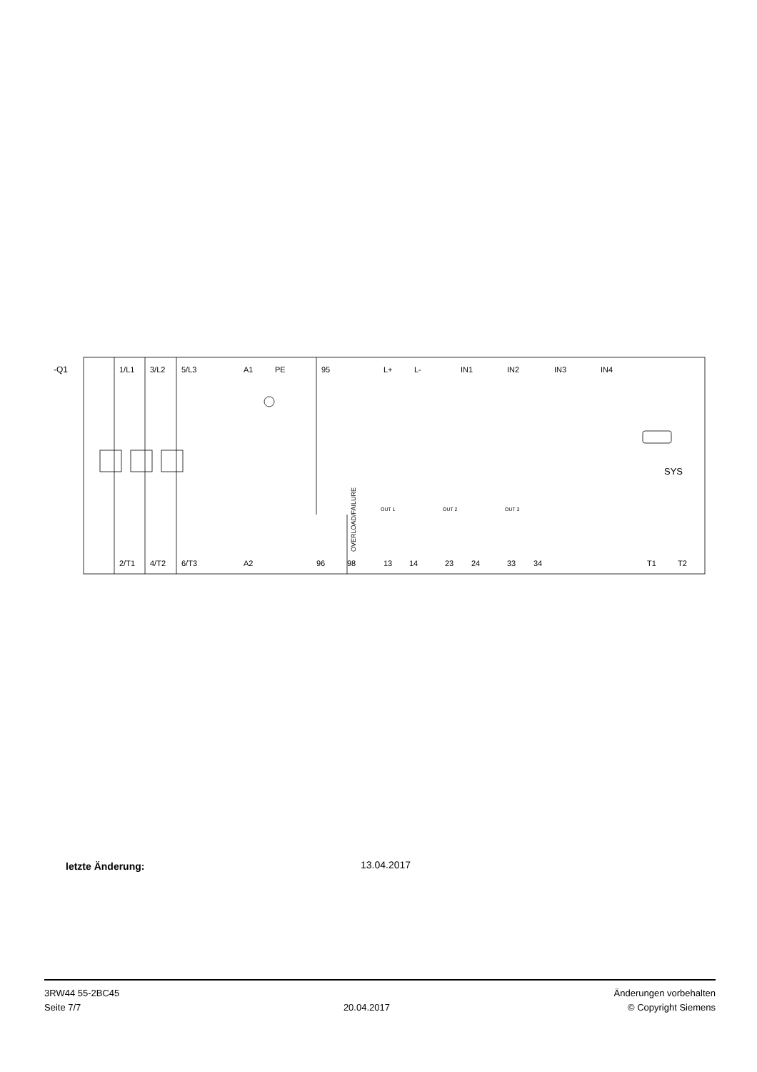-Q1
1/L1
3/L2
5/L3
A1
PE
95
L+
L-
IN1
IN2
IN3
IN4
SYS
OUT 1
OUT 2
OUT 3
OVERLOAD/FAILURE
2/T1
4/T2
6/T3
A2
96
98
13
14
23
24
33
34
T1
T2
letzte Änderung: 13.04.2017
3RW44 55-2BC45
Seite 7/7
20.04.2017
Änderungen vorbehalten
© Copyright Siemens